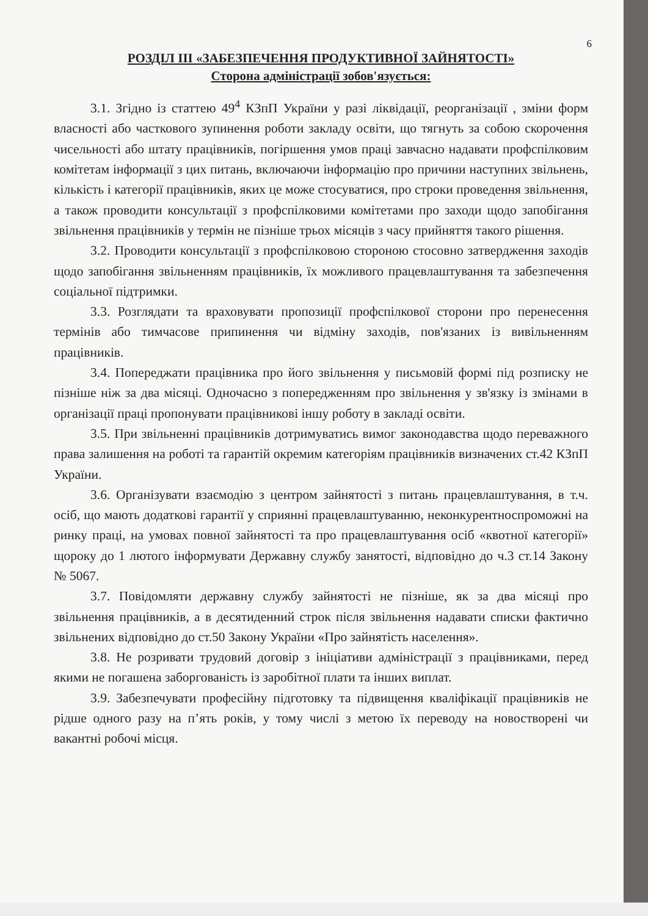6
РОЗДІЛ ІІІ «ЗАБЕЗПЕЧЕННЯ ПРОДУКТИВНОЇ ЗАЙНЯТОСТІ»
Сторона адміністрації зобов'язується:
3.1. Згідно із статтею 49<sup>4</sup> КЗпП України у разі ліквідації, реорганізації , зміни форм власності або часткового зупинення роботи закладу освіти, що тягнуть за собою скорочення чисельності або штату працівників, погіршення умов праці завчасно надавати профспілковим комітетам інформації з цих питань, включаючи інформацію про причини наступних звільнень, кількість і категорії працівників, яких це може стосуватися, про строки проведення звільнення, а також проводити консультації з профспілковими комітетами про заходи щодо запобігання звільнення працівників у термін не пізніше трьох місяців з часу прийняття такого рішення.
3.2. Проводити консультації з профспілковою стороною стосовно затвердження заходів щодо запобігання звільненням працівників, їх можливого працевлаштування та забезпечення соціальної підтримки.
3.3. Розглядати та враховувати пропозиції профспілкової сторони про перенесення термінів або тимчасове припинення чи відміну заходів, пов'язаних із вивільненням працівників.
3.4. Попереджати працівника про його звільнення у письмовій формі під розписку не пізніше ніж за два місяці. Одночасно з попередженням про звільнення у зв'язку із змінами в організації праці пропонувати працівникові іншу роботу в закладі освіти.
3.5. При звільненні працівників дотримуватись вимог законодавства щодо переважного права залишення на роботі та гарантій окремим категоріям працівників визначених ст.42 КЗпП України.
3.6. Організувати взаємодію з центром зайнятості з питань працевлаштування, в т.ч. осіб, що мають додаткові гарантії у сприянні працевлаштуванню, неконкурентноспроможні на ринку праці, на умовах повної зайнятості та про працевлаштування осіб «квотної категорії» щороку до 1 лютого інформувати Державну службу занятості, відповідно до ч.3 ст.14 Закону № 5067.
3.7. Повідомляти державну службу зайнятості не пізніше, як за два місяці про звільнення працівників, а в десятиденний строк після звільнення надавати списки фактично звільнених відповідно до ст.50 Закону України «Про зайнятість населення».
3.8. Не розривати трудовий договір з ініціативи адміністрації з працівниками, перед якими не погашена заборгованість із заробітної плати та інших виплат.
3.9. Забезпечувати професійну підготовку та підвищення кваліфікації працівників не рідше одного разу на п’ять років, у тому числі з метою їх переводу на новостворені чи вакантні робочі місця.